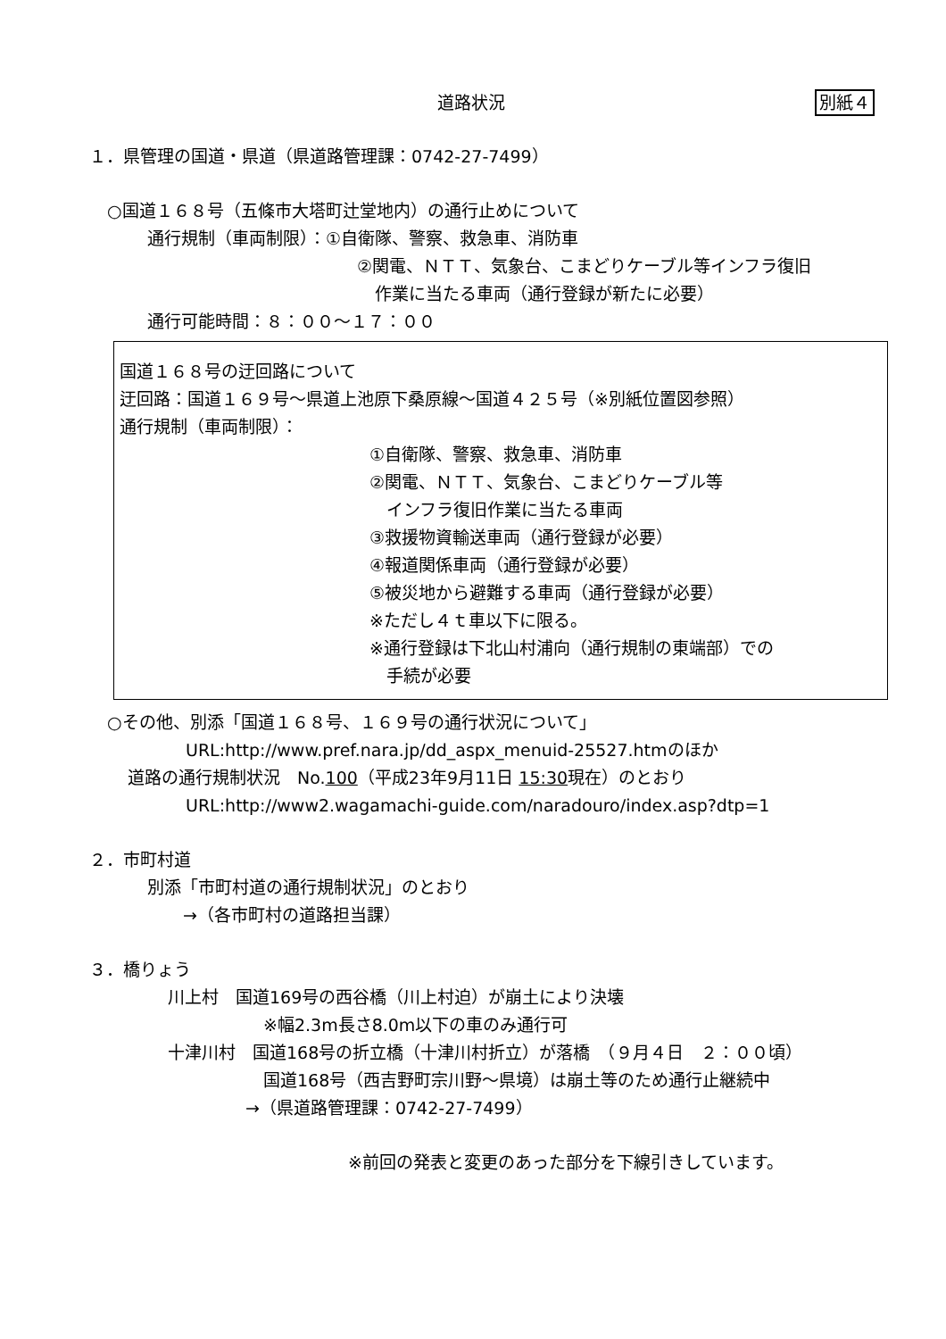道路状況 別紙４
１．県管理の国道・県道（県道路管理課：0742-27-7499）
○国道１６８号（五條市大塔町辻堂地内）の通行止めについて
通行規制（車両制限）：①自衛隊、警察、救急車、消防車
②関電、ＮＴＴ、気象台、こまどりケーブル等インフラ復旧
作業に当たる車両（通行登録が新たに必要）
通行可能時間：８：００～１７：００
国道１６８号の迂回路について
迂回路：国道１６９号～県道上池原下桑原線～国道４２５号（※別紙位置図参照）
通行規制（車両制限）：
①自衛隊、警察、救急車、消防車
②関電、ＮＴＴ、気象台、こまどりケーブル等
　インフラ復旧作業に当たる車両
③救援物資輸送車両（通行登録が必要）
④報道関係車両（通行登録が必要）
⑤被災地から避難する車両（通行登録が必要）
※ただし４ｔ車以下に限る。
※通行登録は下北山村浦向（通行規制の東端部）での
　手続が必要
○その他、別添「国道１６８号、１６９号の通行状況について」
URL:http://www.pref.nara.jp/dd_aspx_menuid-25527.htmのほか
道路の通行規制状況　No.100（平成23年9月11日 15:30現在）のとおり
URL:http://www2.wagamachi-guide.com/naradouro/index.asp?dtp=1
２．市町村道
別添「市町村道の通行規制状況」のとおり
→（各市町村の道路担当課）
３．橋りょう
川上村　国道169号の西谷橋（川上村迫）が崩土により決壊
※幅2.3m長さ8.0m以下の車のみ通行可
十津川村　国道168号の折立橋（十津川村折立）が落橋　（９月４日　２：００頃）
国道168号（西吉野町宗川野～県境）は崩土等のため通行止継続中
→（県道路管理課：0742-27-7499）
※前回の発表と変更のあった部分を下線引きしています。